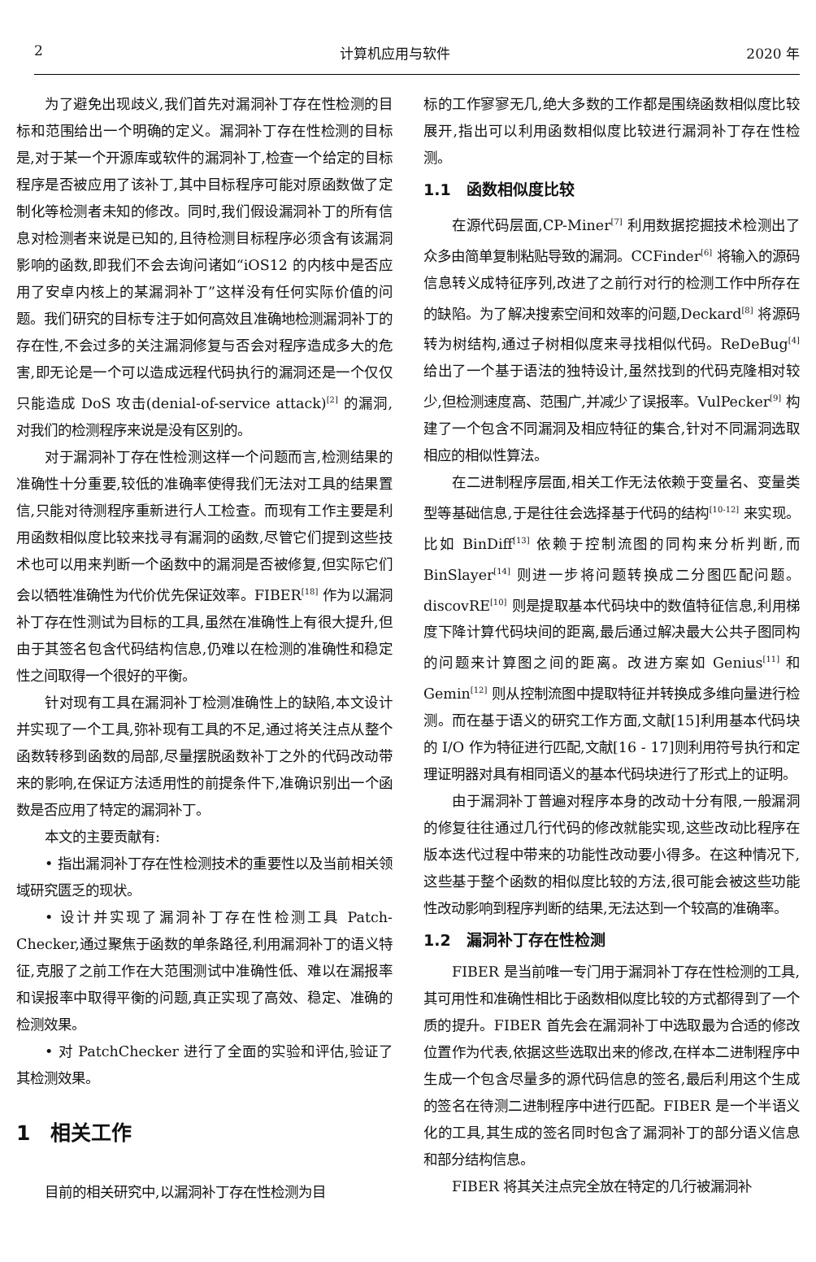2 计算机应用与软件 2020 年
为了避免出现歧义,我们首先对漏洞补丁存在性检测的目标和范围给出一个明确的定义。漏洞补丁存在性检测的目标是,对于某一个开源库或软件的漏洞补丁,检查一个给定的目标程序是否被应用了该补丁,其中目标程序可能对原函数做了定制化等检测者未知的修改。同时,我们假设漏洞补丁的所有信息对检测者来说是已知的,且待检测目标程序必须含有该漏洞影响的函数,即我们不会去询问诸如“iOS12 的内核中是否应用了安卓内核上的某漏洞补丁”这样没有任何实际价值的问题。我们研究的目标专注于如何高效且准确地检测漏洞补丁的存在性,不会过多的关注漏洞修复与否会对程序造成多大的危害,即无论是一个可以造成远程代码执行的漏洞还是一个仅仅只能造成 DoS 攻击(denial-of-service attack)<sup>[2]</sup> 的漏洞,对我们的检测程序来说是没有区别的。
对于漏洞补丁存在性检测这样一个问题而言,检测结果的准确性十分重要,较低的准确率使得我们无法对工具的结果置信,只能对待测程序重新进行人工检查。而现有工作主要是利用函数相似度比较来找寻有漏洞的函数,尽管它们提到这些技术也可以用来判断一个函数中的漏洞是否被修复,但实际它们会以牺牲准确性为代价优先保证效率。FIBER<sup>[18]</sup> 作为以漏洞补丁存在性测试为目标的工具,虽然在准确性上有很大提升,但由于其签名包含代码结构信息,仍难以在检测的准确性和稳定性之间取得一个很好的平衡。
针对现有工具在漏洞补丁检测准确性上的缺陷,本文设计并实现了一个工具,弥补现有工具的不足,通过将关注点从整个函数转移到函数的局部,尽量摆脱函数补丁之外的代码改动带来的影响,在保证方法适用性的前提条件下,准确识别出一个函数是否应用了特定的漏洞补丁。
本文的主要贡献有:
• 指出漏洞补丁存在性检测技术的重要性以及当前相关领域研究匮乏的现状。
• 设计并实现了漏洞补丁存在性检测工具 Patch-Checker,通过聚焦于函数的单条路径,利用漏洞补丁的语义特征,克服了之前工作在大范围测试中准确性低、难以在漏报率和误报率中取得平衡的问题,真正实现了高效、稳定、准确的检测效果。
• 对 PatchChecker 进行了全面的实验和评估,验证了其检测效果。
1　相关工作
目前的相关研究中,以漏洞补丁存在性检测为目
标的工作寥寥无几,绝大多数的工作都是围绕函数相似度比较展开,指出可以利用函数相似度比较进行漏洞补丁存在性检测。
1.1　函数相似度比较
在源代码层面,CP-Miner<sup>[7]</sup> 利用数据挖掘技术检测出了众多由简单复制粘贴导致的漏洞。CCFinder<sup>[6]</sup> 将输入的源码信息转义成特征序列,改进了之前行对行的检测工作中所存在的缺陷。为了解决搜索空间和效率的问题,Deckard<sup>[8]</sup> 将源码转为树结构,通过子树相似度来寻找相似代码。ReDeBug<sup>[4]</sup> 给出了一个基于语法的独特设计,虽然找到的代码克隆相对较少,但检测速度高、范围广,并减少了误报率。VulPecker<sup>[9]</sup> 构建了一个包含不同漏洞及相应特征的集合,针对不同漏洞选取相应的相似性算法。
在二进制程序层面,相关工作无法依赖于变量名、变量类型等基础信息,于是往往会选择基于代码的结构<sup>[10-12]</sup> 来实现。比如 BinDiff<sup>[13]</sup> 依赖于控制流图的同构来分析判断,而 BinSlayer<sup>[14]</sup> 则进一步将问题转换成二分图匹配问题。discovRE<sup>[10]</sup> 则是提取基本代码块中的数值特征信息,利用梯度下降计算代码块间的距离,最后通过解决最大公共子图同构的问题来计算图之间的距离。改进方案如 Genius<sup>[11]</sup> 和 Gemin<sup>[12]</sup> 则从控制流图中提取特征并转换成多维向量进行检测。而在基于语义的研究工作方面,文献[15]利用基本代码块的 I/O 作为特征进行匹配,文献[16 - 17]则利用符号执行和定理证明器对具有相同语义的基本代码块进行了形式上的证明。
由于漏洞补丁普遍对程序本身的改动十分有限,一般漏洞的修复往往通过几行代码的修改就能实现,这些改动比程序在版本迭代过程中带来的功能性改动要小得多。在这种情况下,这些基于整个函数的相似度比较的方法,很可能会被这些功能性改动影响到程序判断的结果,无法达到一个较高的准确率。
1.2　漏洞补丁存在性检测
FIBER 是当前唯一专门用于漏洞补丁存在性检测的工具,其可用性和准确性相比于函数相似度比较的方式都得到了一个质的提升。FIBER 首先会在漏洞补丁中选取最为合适的修改位置作为代表,依据这些选取出来的修改,在样本二进制程序中生成一个包含尽量多的源代码信息的签名,最后利用这个生成的签名在待测二进制程序中进行匹配。FIBER 是一个半语义化的工具,其生成的签名同时包含了漏洞补丁的部分语义信息和部分结构信息。
FIBER 将其关注点完全放在特定的几行被漏洞补